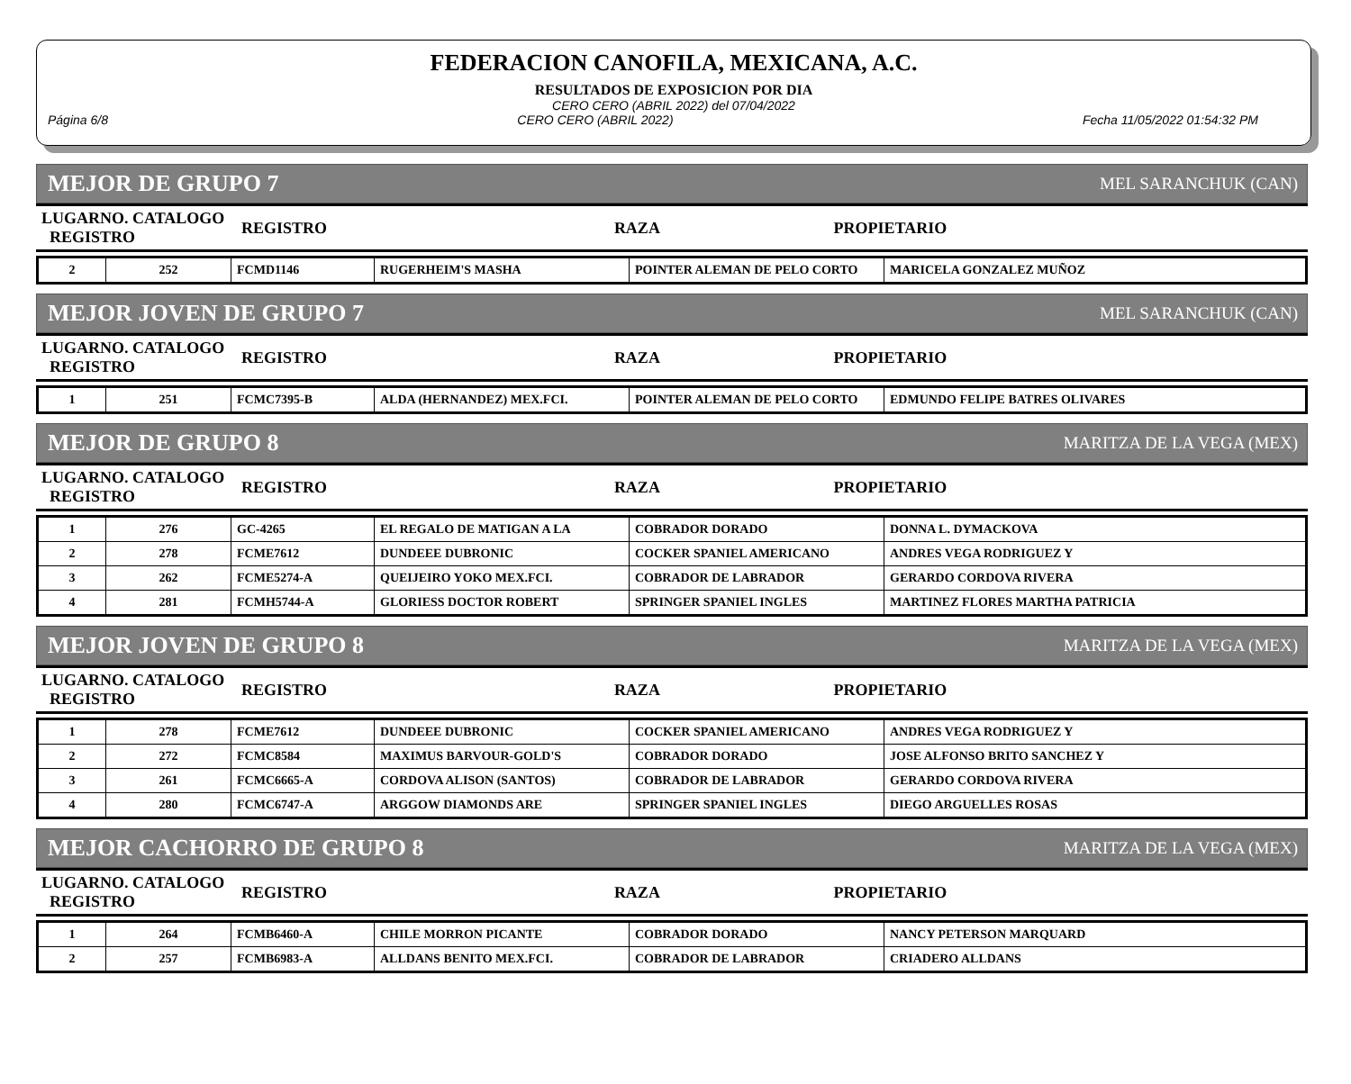FEDERACION CANOFILA, MEXICANA, A.C.
RESULTADOS DE EXPOSICION POR DIA
CERO CERO (ABRIL 2022) del 07/04/2022
Página 6/8 CERO CERO (ABRIL 2022) Fecha 11/05/2022 01:54:32 PM
MEJOR DE GRUPO 7 MEL SARANCHUK (CAN)
| LUGARNO. CATALOGO REGISTRO | REGISTRO | RAZA | PROPIETARIO |
| 2 | 252 | FCMD1146 | RUGERHEIM'S MASHA | POINTER ALEMAN DE PELO CORTO | MARICELA GONZALEZ MUÑOZ |
MEJOR JOVEN DE GRUPO 7 MEL SARANCHUK (CAN)
| LUGARNO. CATALOGO REGISTRO | REGISTRO | RAZA | PROPIETARIO |
| 1 | 251 | FCMC7395-B | ALDA (HERNANDEZ) MEX.FCI. | POINTER ALEMAN DE PELO CORTO | EDMUNDO FELIPE BATRES OLIVARES |
MEJOR DE GRUPO 8 MARITZA DE LA VEGA (MEX)
| LUGARNO. CATALOGO REGISTRO | REGISTRO | RAZA | PROPIETARIO |
| 1 | 276 | GC-4265 | EL REGALO DE MATIGAN A LA | COBRADOR DORADO | DONNA L. DYMACKOVA |
| 2 | 278 | FCME7612 | DUNDEEE DUBRONIC | COCKER SPANIEL AMERICANO | ANDRES VEGA RODRIGUEZ Y |
| 3 | 262 | FCME5274-A | QUEIJEIRO YOKO MEX.FCI. | COBRADOR DE LABRADOR | GERARDO CORDOVA RIVERA |
| 4 | 281 | FCMH5744-A | GLORIESS DOCTOR ROBERT | SPRINGER SPANIEL INGLES | MARTINEZ FLORES MARTHA PATRICIA |
MEJOR JOVEN DE GRUPO 8 MARITZA DE LA VEGA (MEX)
| LUGARNO. CATALOGO REGISTRO | REGISTRO | RAZA | PROPIETARIO |
| 1 | 278 | FCME7612 | DUNDEEE DUBRONIC | COCKER SPANIEL AMERICANO | ANDRES VEGA RODRIGUEZ Y |
| 2 | 272 | FCMC8584 | MAXIMUS BARVOUR-GOLD'S | COBRADOR DORADO | JOSE ALFONSO BRITO SANCHEZ Y |
| 3 | 261 | FCMC6665-A | CORDOVA ALISON (SANTOS) | COBRADOR DE LABRADOR | GERARDO CORDOVA RIVERA |
| 4 | 280 | FCMC6747-A | ARGGOW DIAMONDS ARE | SPRINGER SPANIEL INGLES | DIEGO ARGUELLES ROSAS |
MEJOR CACHORRO DE GRUPO 8 MARITZA DE LA VEGA (MEX)
| LUGARNO. CATALOGO REGISTRO | REGISTRO | RAZA | PROPIETARIO |
| 1 | 264 | FCMB6460-A | CHILE MORRON PICANTE | COBRADOR DORADO | NANCY PETERSON MARQUARD |
| 2 | 257 | FCMB6983-A | ALLDANS BENITO MEX.FCI. | COBRADOR DE LABRADOR | CRIADERO ALLDANS |